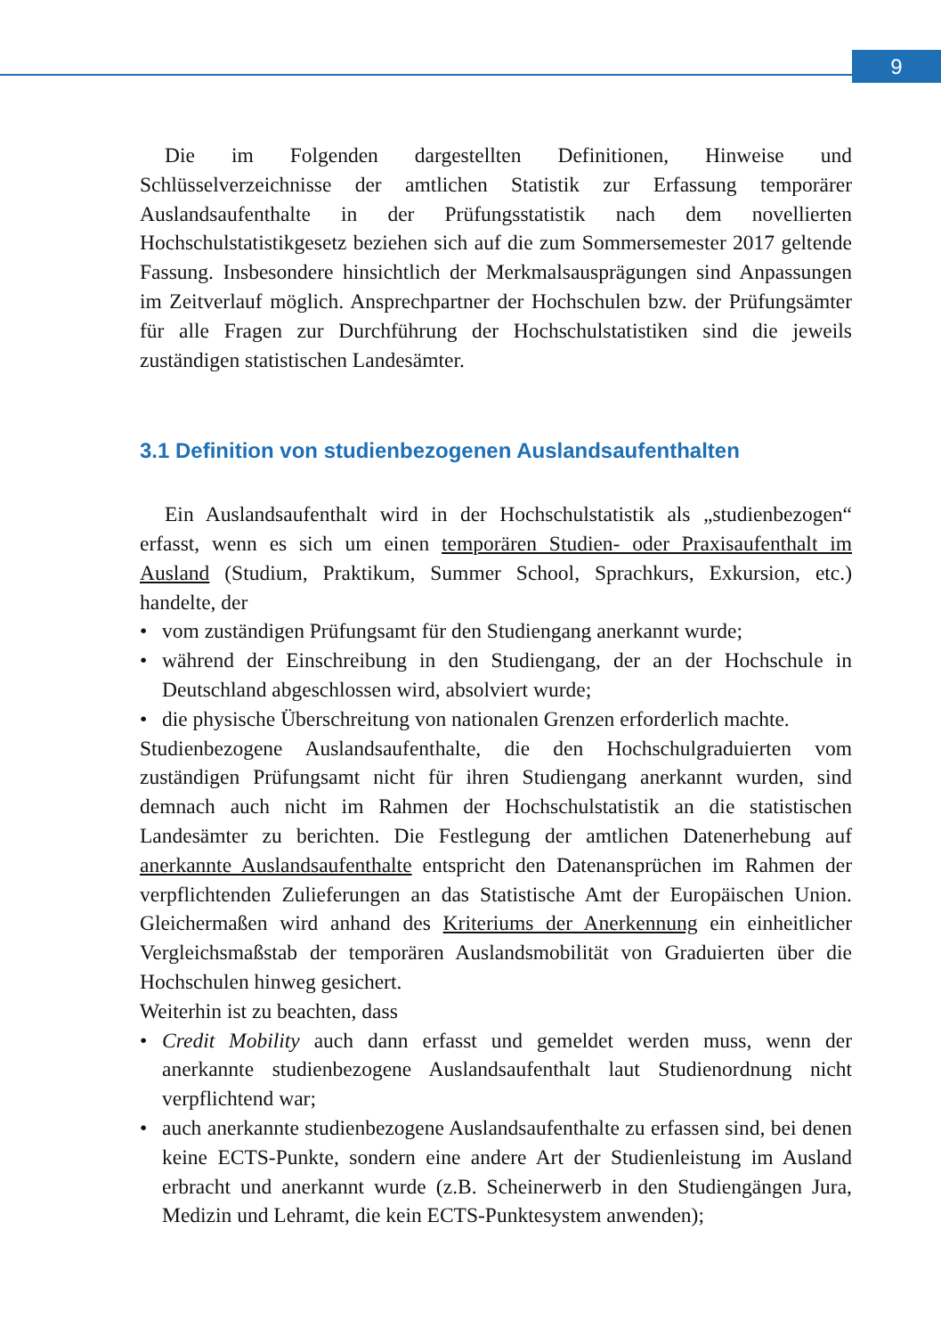9
Die im Folgenden dargestellten Definitionen, Hinweise und Schlüsselverzeichnisse der amtlichen Statistik zur Erfassung temporärer Auslandsaufenthalte in der Prüfungsstatistik nach dem novellierten Hochschulstatistikgesetz beziehen sich auf die zum Sommersemester 2017 geltende Fassung. Insbesondere hinsichtlich der Merkmalsausprägungen sind Anpassungen im Zeitverlauf möglich. Ansprechpartner der Hochschulen bzw. der Prüfungsämter für alle Fragen zur Durchführung der Hochschulstatistiken sind die jeweils zuständigen statistischen Landesämter.
3.1 Definition von studienbezogenen Auslandsaufenthalten
Ein Auslandsaufenthalt wird in der Hochschulstatistik als „studienbezogen“ erfasst, wenn es sich um einen temporären Studien- oder Praxisaufenthalt im Ausland (Studium, Praktikum, Summer School, Sprachkurs, Exkursion, etc.) handelte, der
• vom zuständigen Prüfungsamt für den Studiengang anerkannt wurde;
• während der Einschreibung in den Studiengang, der an der Hochschule in Deutschland abgeschlossen wird, absolviert wurde;
• die physische Überschreitung von nationalen Grenzen erforderlich machte.
Studienbezogene Auslandsaufenthalte, die den Hochschulgraduierten vom zuständigen Prüfungsamt nicht für ihren Studiengang anerkannt wurden, sind demnach auch nicht im Rahmen der Hochschulstatistik an die statistischen Landesämter zu berichten. Die Festlegung der amtlichen Datenerhebung auf anerkannte Auslandsaufenthalte entspricht den Datenansprüchen im Rahmen der verpflichtenden Zulieferungen an das Statistische Amt der Europäischen Union. Gleichermaßen wird anhand des Kriteriums der Anerkennung ein einheitlicher Vergleichsmaßstab der temporären Auslandsmobilität von Graduierten über die Hochschulen hinweg gesichert.
Weiterhin ist zu beachten, dass
• Credit Mobility auch dann erfasst und gemeldet werden muss, wenn der anerkannte studienbezogene Auslandsaufenthalt laut Studienordnung nicht verpflichtend war;
• auch anerkannte studienbezogene Auslandsaufenthalte zu erfassen sind, bei denen keine ECTS-Punkte, sondern eine andere Art der Studienleistung im Ausland erbracht und anerkannt wurde (z.B. Scheinerwerb in den Studiengängen Jura, Medizin und Lehramt, die kein ECTS-Punktesystem anwenden);